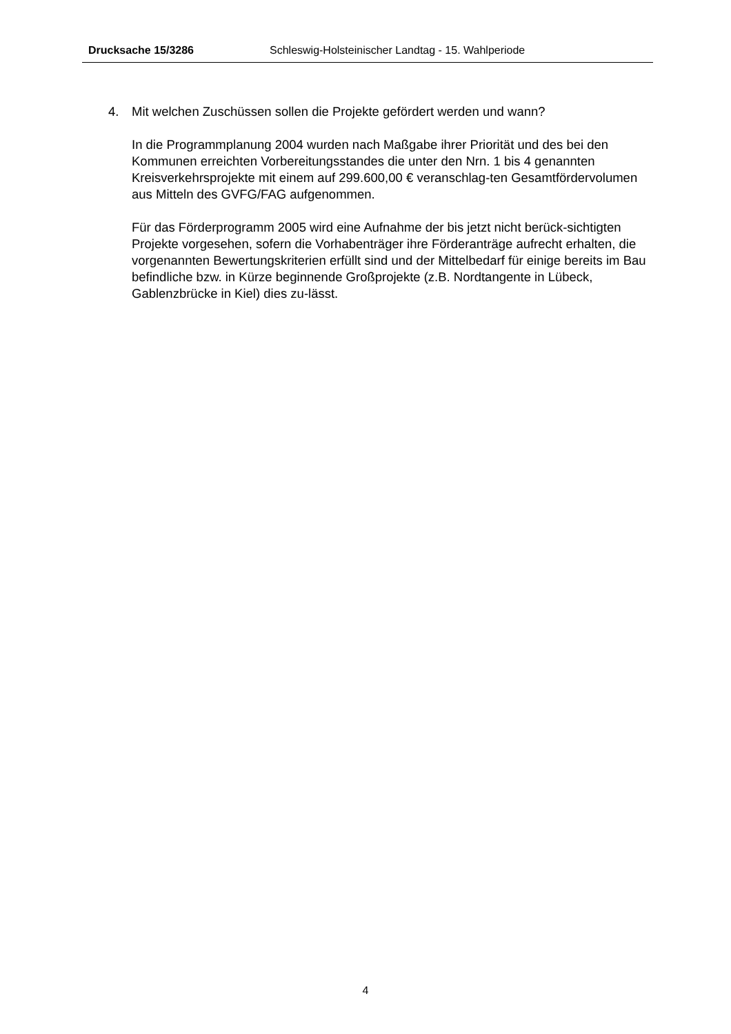Drucksache 15/3286 Schleswig-Holsteinischer Landtag - 15. Wahlperiode
4. Mit welchen Zuschüssen sollen die Projekte gefördert werden und wann?
In die Programmplanung 2004 wurden nach Maßgabe ihrer Priorität und des bei den Kommunen erreichten Vorbereitungsstandes die unter den Nrn. 1 bis 4 genannten Kreisverkehrsprojekte mit einem auf 299.600,00 € veranschlag-ten Gesamtfördervolumen aus Mitteln des GVFG/FAG aufgenommen.
Für das Förderprogramm 2005 wird eine Aufnahme der bis jetzt nicht berück-sichtigten Projekte vorgesehen, sofern die Vorhabenträger ihre Förderanträge aufrecht erhalten, die vorgenannten Bewertungskriterien erfüllt sind und der Mittelbedarf für einige bereits im Bau befindliche bzw. in Kürze beginnende Großprojekte (z.B. Nordtangente in Lübeck, Gablenzbrücke in Kiel) dies zu-lässt.
4